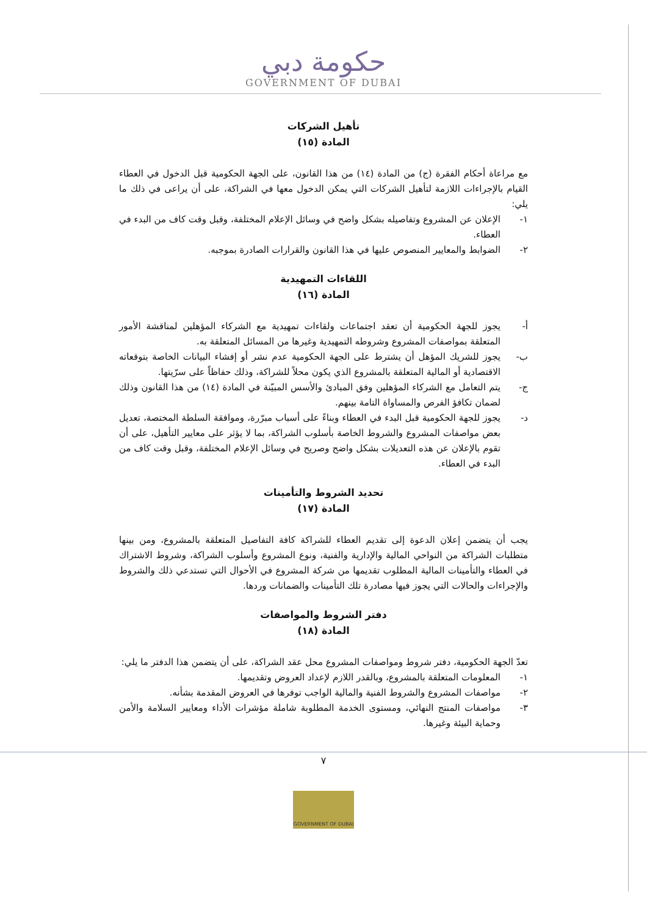حكومة دبي
GOVERNMENT OF DUBAI
تأهيل الشركات
المادة (١٥)
مع مراعاة أحكام الفقرة (ج) من المادة (١٤) من هذا القانون، على الجهة الحكومية قبل الدخول في العطاء القيام بالإجراءات اللازمة لتأهيل الشركات التي يمكن الدخول معها في الشراكة، على أن يراعى في ذلك ما يلي:
١- الإعلان عن المشروع وتفاصيله بشكل واضح في وسائل الإعلام المختلفة، وقبل وقت كاف من البدء في العطاء.
٢- الضوابط والمعايير المنصوص عليها في هذا القانون والقرارات الصادرة بموجبه.
اللقاءات التمهيدية
المادة (١٦)
أ- يجوز للجهة الحكومية أن تعقد اجتماعات ولقاءات تمهيدية مع الشركاء المؤهلين لمناقشة الأمور المتعلقة بمواصفات المشروع وشروطه التمهيدية وغيرها من المسائل المتعلقة به.
ب- يجوز للشريك المؤهل أن يشترط على الجهة الحكومية عدم نشر أو إفشاء البيانات الخاصة بتوقعاته الاقتصادية أو المالية المتعلقة بالمشروع الذي يكون محلاً للشراكة، وذلك حفاظاً على سرّيتها.
ج- يتم التعامل مع الشركاء المؤهلين وفق المبادئ والأسس المبيّنة في المادة (١٤) من هذا القانون وذلك لضمان تكافؤ الفرص والمساواة التامة بينهم.
د- يجوز للجهة الحكومية قبل البدء في العطاء وبناءً على أسباب مبرّرة، وموافقة السلطة المختصة، تعديل بعض مواصفات المشروع والشروط الخاصة بأسلوب الشراكة، بما لا يؤثر على معايير التأهيل، على أن تقوم بالإعلان عن هذه التعديلات بشكل واضح وصريح في وسائل الإعلام المختلفة، وقبل وقت كاف من البدء في العطاء.
تحديد الشروط والتأمينات
المادة (١٧)
يجب أن يتضمن إعلان الدعوة إلى تقديم العطاء للشراكة كافة التفاصيل المتعلقة بالمشروع، ومن بينها متطلبات الشراكة من النواحي المالية والإدارية والفنية، ونوع المشروع وأسلوب الشراكة، وشروط الاشتراك في العطاء والتأمينات المالية المطلوب تقديمها من شركة المشروع في الأحوال التي تستدعي ذلك والشروط والإجراءات والحالات التي يجوز فيها مصادرة تلك التأمينات والضمانات وردها.
دفتر الشروط والمواصفات
المادة (١٨)
تعدّ الجهة الحكومية، دفتر شروط ومواصفات المشروع محل عقد الشراكة، على أن يتضمن هذا الدفتر ما يلي:
١- المعلومات المتعلقة بالمشروع، وبالقدر اللازم لإعداد العروض وتقديمها.
٢- مواصفات المشروع والشروط الفنية والمالية الواجب توفرها في العروض المقدمة بشأنه.
٣- مواصفات المنتج النهائي، ومستوى الخدمة المطلوبة شاملة مؤشرات الأداء ومعايير السلامة والأمن وحماية البيئة وغيرها.
٧
GOVERNMENT OF DUBAI